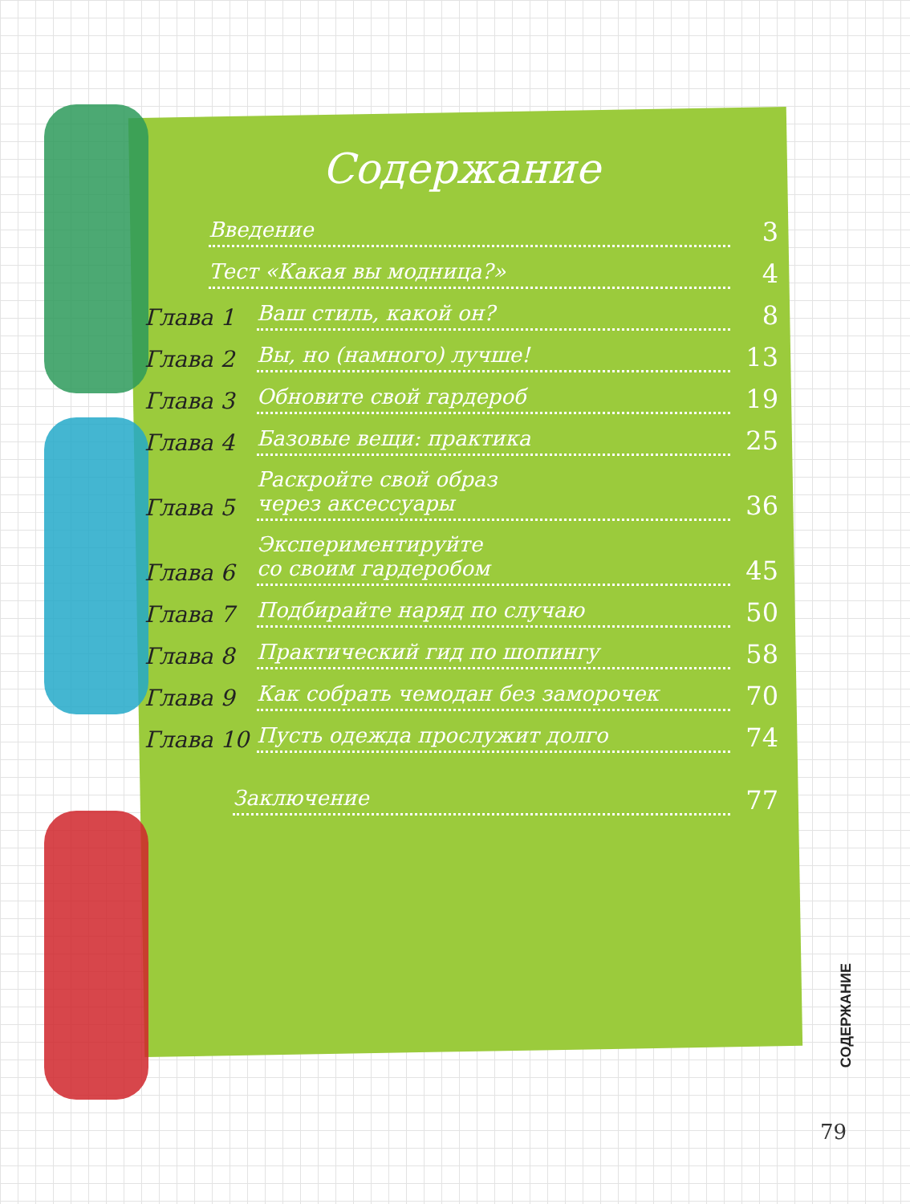Содержание
Введение 3
Тест «Какая вы модница?» 4
Глава 1 Ваш стиль, какой он? 8
Глава 2 Вы, но (намного) лучше! 13
Глава 3 Обновите свой гардероб 19
Глава 4 Базовые вещи: практика 25
Глава 5 Раскройте свой образ
через аксессуары 36
Глава 6 Экспериментируйте
со своим гардеробом 45
Глава 7 Подбирайте наряд по случаю 50
Глава 8 Практический гид по шопингу 58
Глава 9 Как собрать чемодан без заморочек 70
Глава 10 Пусть одежда прослужит долго 74
Заключение 77
СОДЕРЖАНИЕ
79